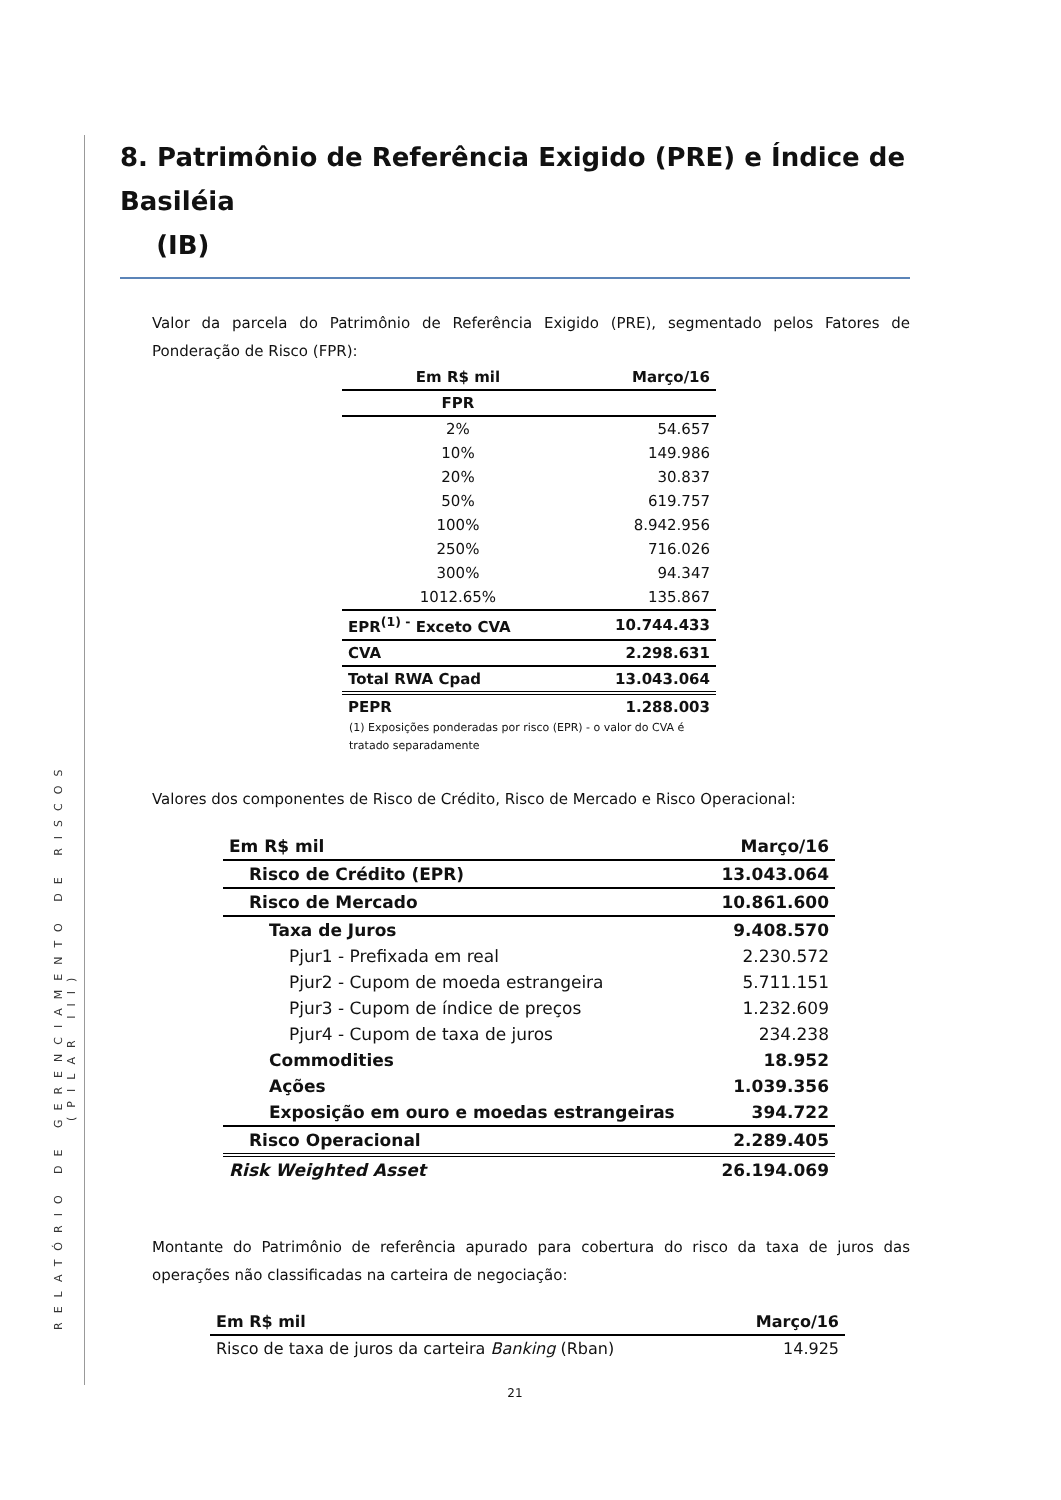RELATÓRIO DE GERENCIAMENTO DE RISCOS (PILAR III)
8. Patrimônio de Referência Exigido (PRE) e Índice de Basiléia
(IB)
Valor da parcela do Patrimônio de Referência Exigido (PRE), segmentado pelos Fatores de Ponderação de Risco (FPR):
| Em R$ mil | Março/16 |
| --- | --- |
| FPR | |
| 2% | 54.657 |
| 10% | 149.986 |
| 20% | 30.837 |
| 50% | 619.757 |
| 100% | 8.942.956 |
| 250% | 716.026 |
| 300% | 94.347 |
| 1012.65% | 135.867 |
| EPR<sup>(1) -</sup> Exceto CVA | 10.744.433 |
| CVA | 2.298.631 |
| Total RWA Cpad | 13.043.064 |
| PEPR | 1.288.003 |
(1) Exposições ponderadas por risco (EPR) - o valor do CVA é tratado separadamente
Valores dos componentes de Risco de Crédito, Risco de Mercado e Risco Operacional:
| Em R$ mil | Março/16 |
| --- | --- |
| Risco de Crédito (EPR) | 13.043.064 |
| Risco de Mercado | 10.861.600 |
| Taxa de Juros | 9.408.570 |
| Pjur1 - Prefixada em real | 2.230.572 |
| Pjur2 - Cupom de moeda estrangeira | 5.711.151 |
| Pjur3 - Cupom de índice de preços | 1.232.609 |
| Pjur4 - Cupom de taxa de juros | 234.238 |
| Commodities | 18.952 |
| Ações | 1.039.356 |
| Exposição em ouro e moedas estrangeiras | 394.722 |
| Risco Operacional | 2.289.405 |
| Risk Weighted Asset | 26.194.069 |
Montante do Patrimônio de referência apurado para cobertura do risco da taxa de juros das operações não classificadas na carteira de negociação:
| Em R$ mil | Março/16 |
| --- | --- |
| Risco de taxa de juros da carteira Banking (Rban) | 14.925 |
21